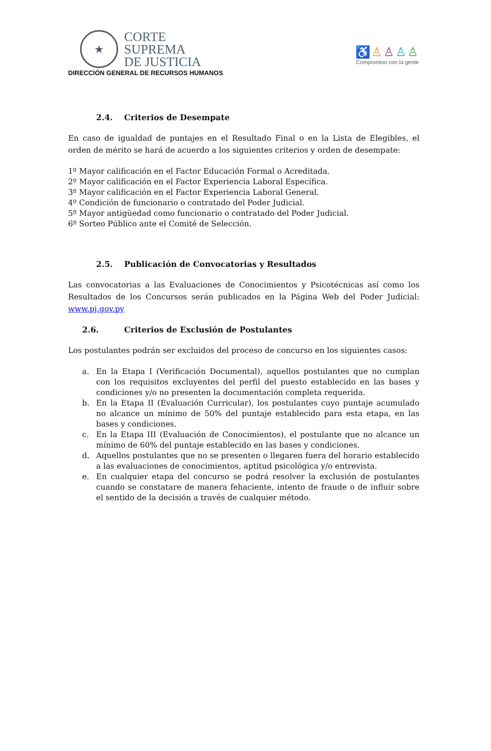★
CORTE
SUPREMA
DE JUSTICIA
DIRECCIÓN GENERAL DE RECURSOS HUMANOS
♿♙♙♙♙
Compromiso con la gente
2.4. Criterios de Desempate
En caso de igualdad de puntajes en el Resultado Final o en la Lista de Elegibles, el orden de mérito se hará de acuerdo a los siguientes criterios y orden de desempate:
1º Mayor calificación en el Factor Educación Formal o Acreditada.
2º Mayor calificación en el Factor Experiencia Laboral Específica.
3º Mayor calificación en el Factor Experiencia Laboral General.
4º Condición de funcionario o contratado del Poder Judicial.
5º Mayor antigüedad como funcionario o contratado del Poder Judicial.
6º Sorteo Público ante el Comité de Selección.
2.5. Publicación de Convocatorias y Resultados
Las convocatorias a las Evaluaciones de Conocimientos y Psicotécnicas así como los Resultados de los Concursos serán publicados en la Página Web del Poder Judicial: www.pj.gov.py
2.6. Criterios de Exclusión de Postulantes
Los postulantes podrán ser excluidos del proceso de concurso en los siguientes casos:
a. En la Etapa I (Verificación Documental), aquellos postulantes que no cumplan con los requisitos excluyentes del perfil del puesto establecido en las bases y condiciones y/o no presenten la documentación completa requerida.
b. En la Etapa II (Evaluación Curricular), los postulantes cuyo puntaje acumulado no alcance un mínimo de 50% del puntaje establecido para esta etapa, en las bases y condiciones.
c. En la Etapa III (Evaluación de Conocimientos), el postulante que no alcance un mínimo de 60% del puntaje establecido en las bases y condiciones.
d. Aquellos postulantes que no se presenten o llegaren fuera del horario establecido a las evaluaciones de conocimientos, aptitud psicológica y/o entrevista.
e. En cualquier etapa del concurso se podrá resolver la exclusión de postulantes cuando se constatare de manera fehaciente, intento de fraude o de influir sobre el sentido de la decisión a través de cualquier método.